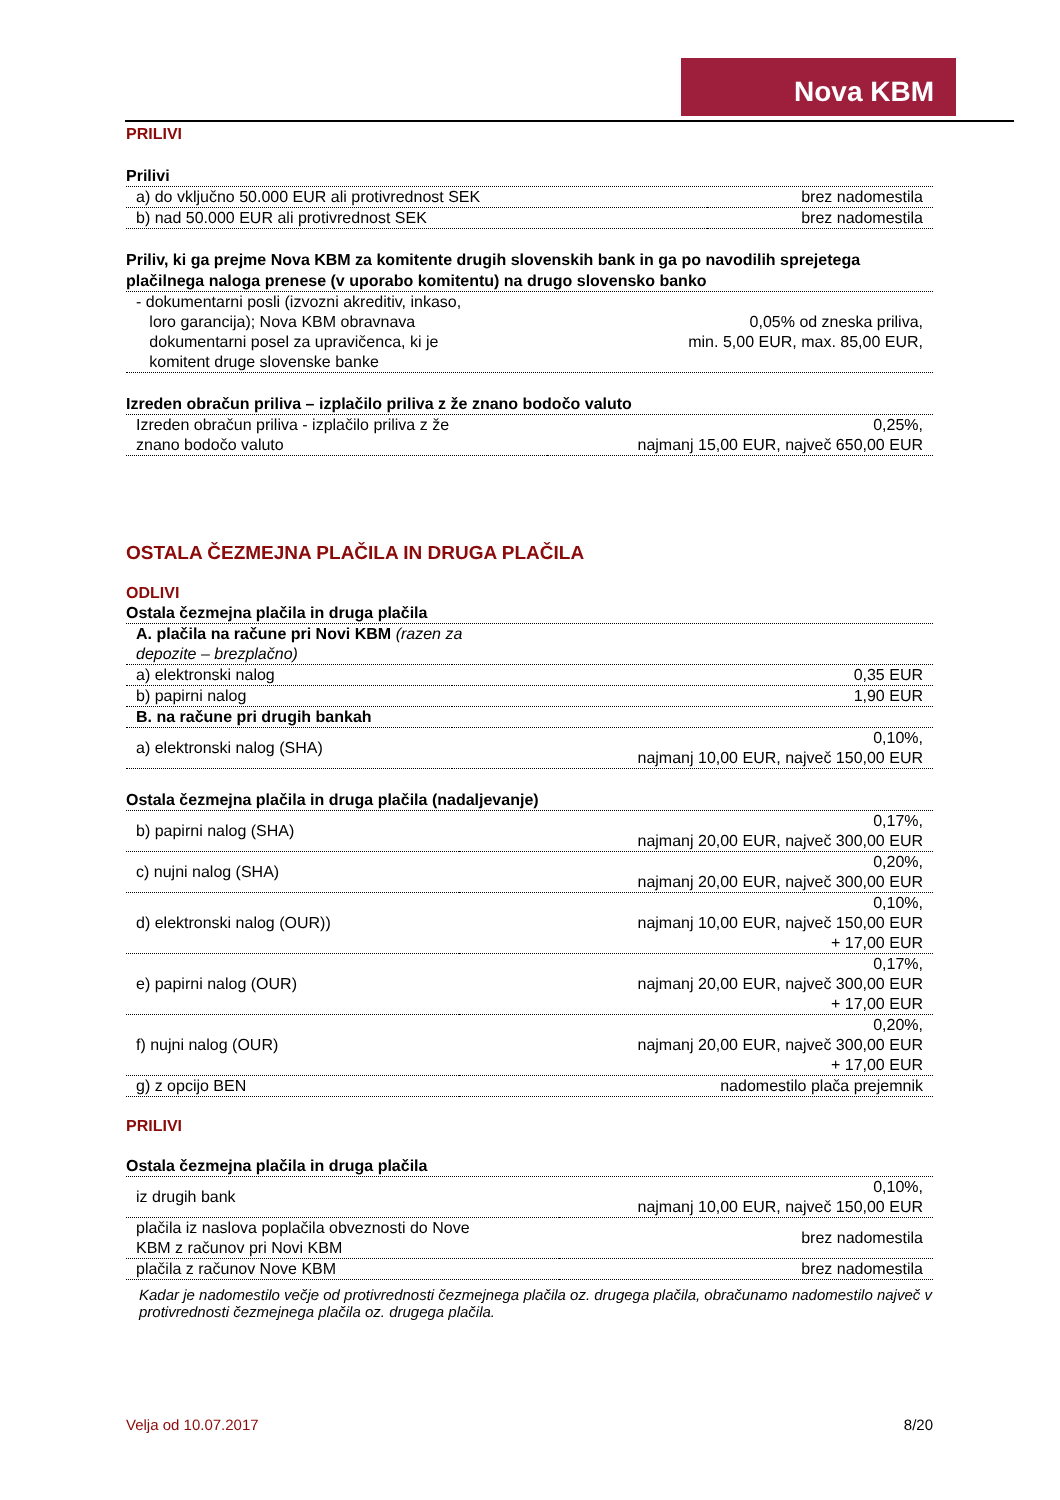Nova KBM
PRILIVI
Prilivi
| a) do vključno 50.000 EUR ali protivrednost SEK | brez nadomestila |
| b) nad 50.000 EUR ali protivrednost SEK | brez nadomestila |
Priliv, ki ga prejme Nova KBM za komitente drugih slovenskih bank in ga po navodilih sprejetega plačilnega naloga prenese (v uporabo komitentu) na drugo slovensko banko
| - dokumentarni posli (izvozni akreditiv, inkaso, loro garancija); Nova KBM obravnava dokumentarni posel za upravičenca, ki je komitent druge slovenske banke | 0,05% od zneska priliva, min. 5,00 EUR, max. 85,00 EUR, |
Izreden obračun priliva – izplačilo priliva z že znano bodočo valuto
| Izreden obračun priliva - izplačilo priliva z že znano bodočo valuto | 0,25%, najmanj 15,00 EUR, največ 650,00 EUR |
OSTALA ČEZMEJNA PLAČILA IN DRUGA PLAČILA
ODLIVI
Ostala čezmejna plačila in druga plačila
| A. plačila na račune pri Novi KBM (razen za depozite – brezplačno) | |
| a) elektronski nalog | 0,35 EUR |
| b) papirni nalog | 1,90 EUR |
| B. na račune pri drugih bankah | |
| a) elektronski nalog (SHA) | 0,10%, najmanj 10,00 EUR, največ 150,00 EUR |
Ostala čezmejna plačila in druga plačila (nadaljevanje)
| b) papirni nalog (SHA) | 0,17%, najmanj 20,00 EUR, največ 300,00 EUR |
| c) nujni nalog (SHA) | 0,20%, najmanj 20,00 EUR, največ 300,00 EUR |
| d) elektronski nalog (OUR)) | 0,10%, najmanj 10,00 EUR, največ 150,00 EUR + 17,00 EUR |
| e) papirni nalog (OUR) | 0,17%, najmanj 20,00 EUR, največ 300,00 EUR + 17,00 EUR |
| f) nujni nalog (OUR) | 0,20%, najmanj 20,00 EUR, največ 300,00 EUR + 17,00 EUR |
| g) z opcijo BEN | nadomestilo plača prejemnik |
PRILIVI
Ostala čezmejna plačila in druga plačila
| iz drugih bank | 0,10%, najmanj 10,00 EUR, največ 150,00 EUR |
| plačila iz naslova poplačila obveznosti do Nove KBM z računov pri Novi KBM | brez nadomestila |
| plačila z računov Nove KBM | brez nadomestila |
Kadar je nadomestilo večje od protivrednosti čezmejnega plačila oz. drugega plačila, obračunamo nadomestilo največ v protivrednosti čezmejnega plačila oz. drugega plačila.
Velja od 10.07.2017 8/20